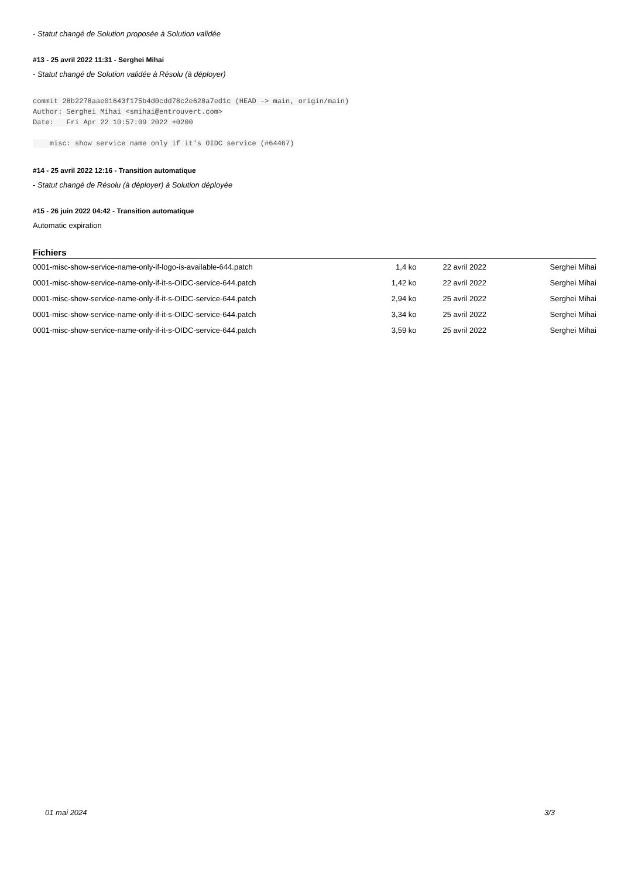- Statut changé de Solution proposée à Solution validée
#13 - 25 avril 2022 11:31 - Serghei Mihai
- Statut changé de Solution validée à Résolu (à déployer)
commit 28b2278aae01643f175b4d0cdd78c2e628a7ed1c (HEAD -> main, origin/main)
Author: Serghei Mihai <smihai@entrouvert.com>
Date:   Fri Apr 22 10:57:09 2022 +0200

    misc: show service name only if it's OIDC service (#64467)
#14 - 25 avril 2022 12:16 - Transition automatique
- Statut changé de Résolu (à déployer) à Solution déployée
#15 - 26 juin 2022 04:42 - Transition automatique
Automatic expiration
Fichiers
| 0001-misc-show-service-name-only-if-logo-is-available-644.patch | 1,4 ko | 22 avril 2022 | Serghei Mihai |
| 0001-misc-show-service-name-only-if-it-s-OIDC-service-644.patch | 1,42 ko | 22 avril 2022 | Serghei Mihai |
| 0001-misc-show-service-name-only-if-it-s-OIDC-service-644.patch | 2,94 ko | 25 avril 2022 | Serghei Mihai |
| 0001-misc-show-service-name-only-if-it-s-OIDC-service-644.patch | 3,34 ko | 25 avril 2022 | Serghei Mihai |
| 0001-misc-show-service-name-only-if-it-s-OIDC-service-644.patch | 3,59 ko | 25 avril 2022 | Serghei Mihai |
01 mai 2024 3/3